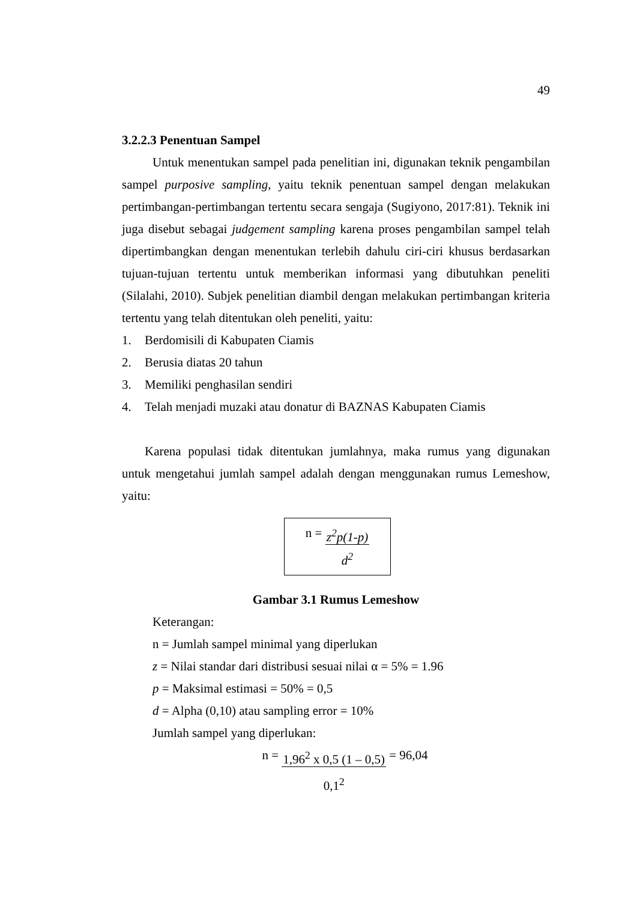49
3.2.2.3 Penentuan Sampel
Untuk menentukan sampel pada penelitian ini, digunakan teknik pengambilan sampel purposive sampling, yaitu teknik penentuan sampel dengan melakukan pertimbangan-pertimbangan tertentu secara sengaja (Sugiyono, 2017:81). Teknik ini juga disebut sebagai judgement sampling karena proses pengambilan sampel telah dipertimbangkan dengan menentukan terlebih dahulu ciri-ciri khusus berdasarkan tujuan-tujuan tertentu untuk memberikan informasi yang dibutuhkan peneliti (Silalahi, 2010). Subjek penelitian diambil dengan melakukan pertimbangan kriteria tertentu yang telah ditentukan oleh peneliti, yaitu:
1. Berdomisili di Kabupaten Ciamis
2. Berusia diatas 20 tahun
3. Memiliki penghasilan sendiri
4. Telah menjadi muzaki atau donatur di BAZNAS Kabupaten Ciamis
Karena populasi tidak ditentukan jumlahnya, maka rumus yang digunakan untuk mengetahui jumlah sampel adalah dengan menggunakan rumus Lemeshow, yaitu:
n = z<sup>2</sup>p(1-p)
d<sup>2</sup>
Gambar 3.1 Rumus Lemeshow
Keterangan:
n = Jumlah sampel minimal yang diperlukan
z = Nilai standar dari distribusi sesuai nilai α = 5% = 1.96
p = Maksimal estimasi = 50% = 0,5
d = Alpha (0,10) atau sampling error = 10%
Jumlah sampel yang diperlukan:
n = 1,96<sup>2</sup> x 0,5 (1 – 0,5)
0,1<sup>2</sup> = 96,04